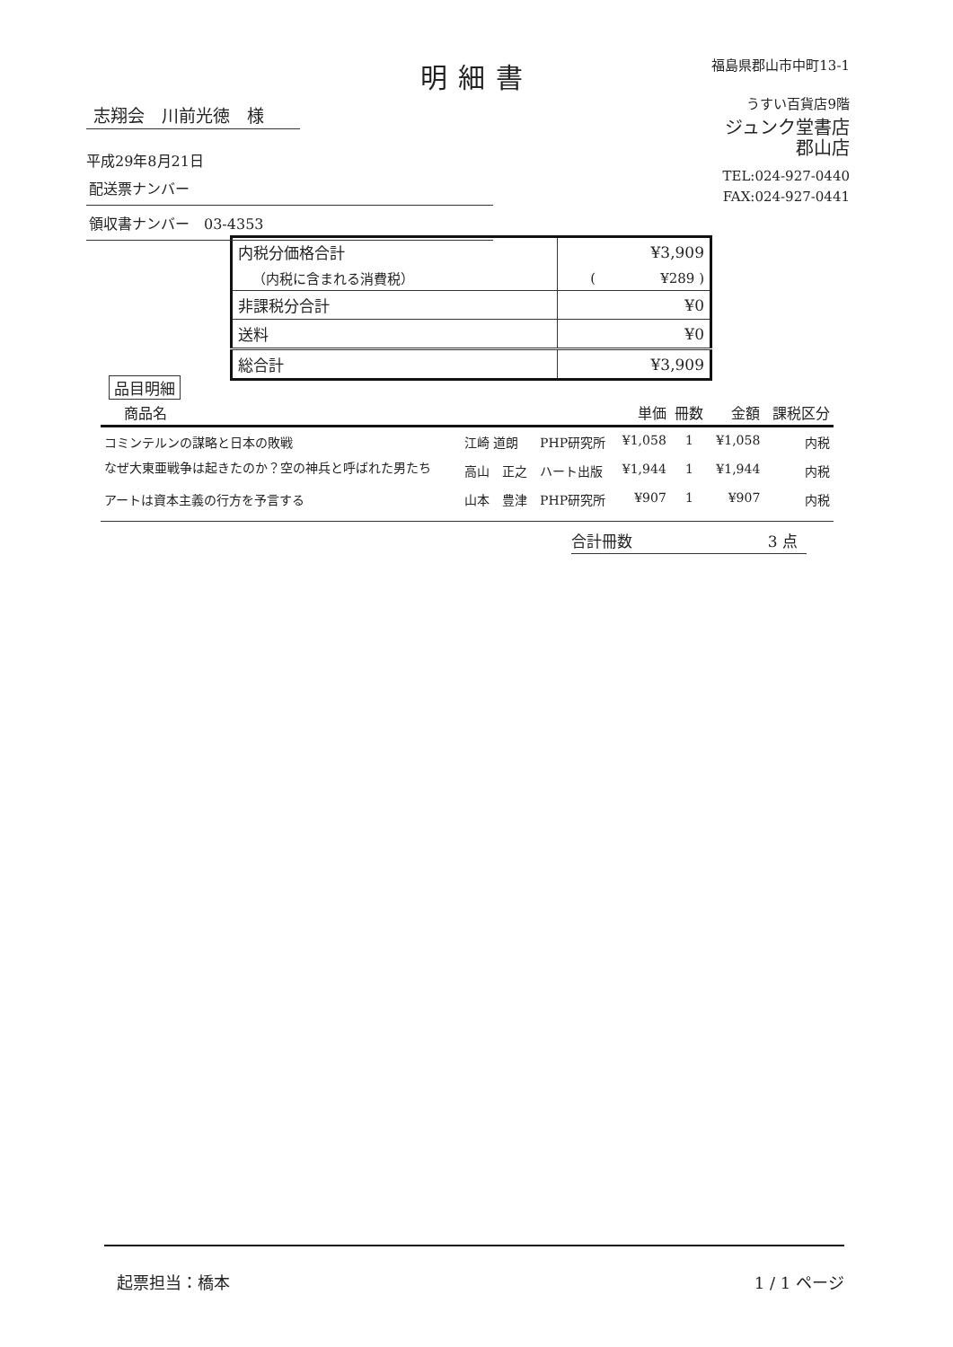明細書
志翔会　川前光徳　様
平成29年8月21日
配送票ナンバー
領収書ナンバー　03-4353
福島県郡山市中町13-1
うすい百貨店9階
ジュンク堂書店
郡山店
TEL:024-927-0440
FAX:024-927-0441
| 内税分価格合計 | ¥3,909 |
| （内税に含まれる消費税） | ( ¥289 ) |
| 非課税分合計 | ¥0 |
| 送料 | ¥0 |
| 総合計 | ¥3,909 |
品目明細
| 商品名 | | | 単価 | 冊数 | 金額 | 課税区分 |
| --- | --- | --- | --- | --- | --- | --- |
| コミンテルンの謀略と日本の敗戦 | 江崎 道朗 | PHP研究所 | ¥1,058 | 1 | ¥1,058 | 内税 |
| なぜ大東亜戦争は起きたのか？空の神兵と呼ばれた男たち | 高山 正之 | ハート出版 | ¥1,944 | 1 | ¥1,944 | 内税 |
| アートは資本主義の行方を予言する | 山本 豊津 | PHP研究所 | ¥907 | 1 | ¥907 | 内税 |
合計冊数 3 点
起票担当：橋本 1 / 1 ページ